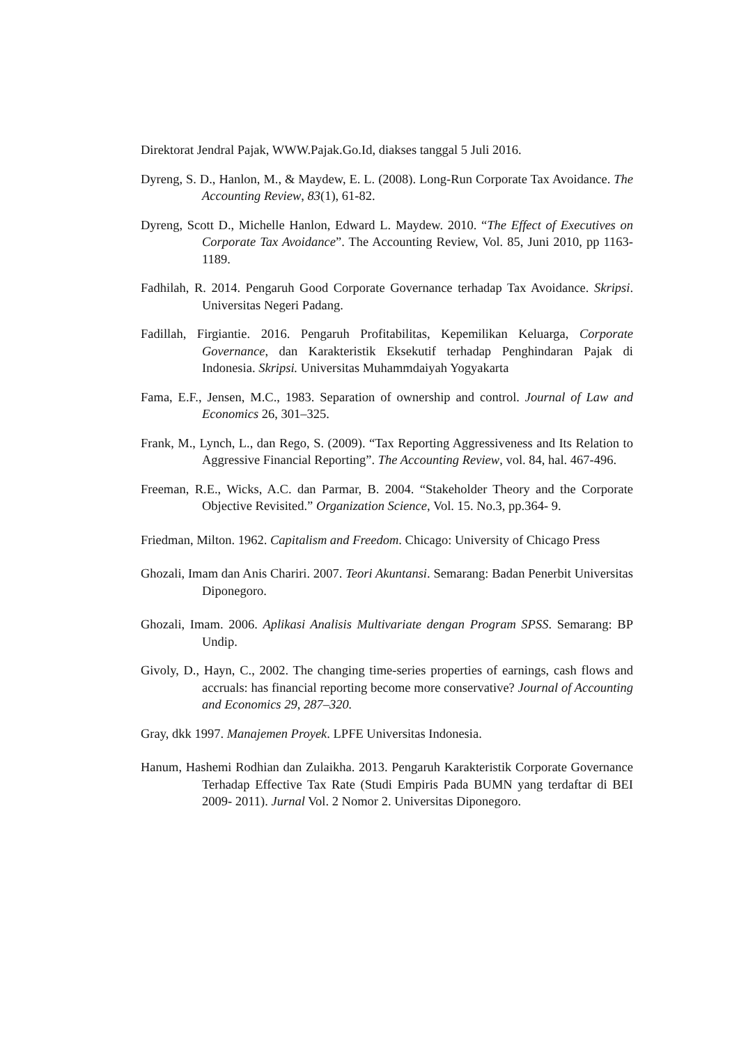Direktorat Jendral Pajak, WWW.Pajak.Go.Id, diakses tanggal 5 Juli 2016.
Dyreng, S. D., Hanlon, M., & Maydew, E. L. (2008). Long-Run Corporate Tax Avoidance. The Accounting Review, 83(1), 61-82.
Dyreng, Scott D., Michelle Hanlon, Edward L. Maydew. 2010. “The Effect of Executives on Corporate Tax Avoidance”. The Accounting Review, Vol. 85, Juni 2010, pp 1163-1189.
Fadhilah, R. 2014. Pengaruh Good Corporate Governance terhadap Tax Avoidance. Skripsi. Universitas Negeri Padang.
Fadillah, Firgiantie. 2016. Pengaruh Profitabilitas, Kepemilikan Keluarga, Corporate Governance, dan Karakteristik Eksekutif terhadap Penghindaran Pajak di Indonesia. Skripsi. Universitas Muhammdaiyah Yogyakarta
Fama, E.F., Jensen, M.C., 1983. Separation of ownership and control. Journal of Law and Economics 26, 301–325.
Frank, M., Lynch, L., dan Rego, S. (2009). “Tax Reporting Aggressiveness and Its Relation to Aggressive Financial Reporting”. The Accounting Review, vol. 84, hal. 467-496.
Freeman, R.E., Wicks, A.C. dan Parmar, B. 2004. “Stakeholder Theory and the Corporate Objective Revisited.” Organization Science, Vol. 15. No.3, pp.364- 9.
Friedman, Milton. 1962. Capitalism and Freedom. Chicago: University of Chicago Press
Ghozali, Imam dan Anis Chariri. 2007. Teori Akuntansi. Semarang: Badan Penerbit Universitas Diponegoro.
Ghozali, Imam. 2006. Aplikasi Analisis Multivariate dengan Program SPSS. Semarang: BP Undip.
Givoly, D., Hayn, C., 2002. The changing time-series properties of earnings, cash flows and accruals: has financial reporting become more conservative? Journal of Accounting and Economics 29, 287–320.
Gray, dkk 1997. Manajemen Proyek. LPFE Universitas Indonesia.
Hanum, Hashemi Rodhian dan Zulaikha. 2013. Pengaruh Karakteristik Corporate Governance Terhadap Effective Tax Rate (Studi Empiris Pada BUMN yang terdaftar di BEI 2009- 2011). Jurnal Vol. 2 Nomor 2. Universitas Diponegoro.